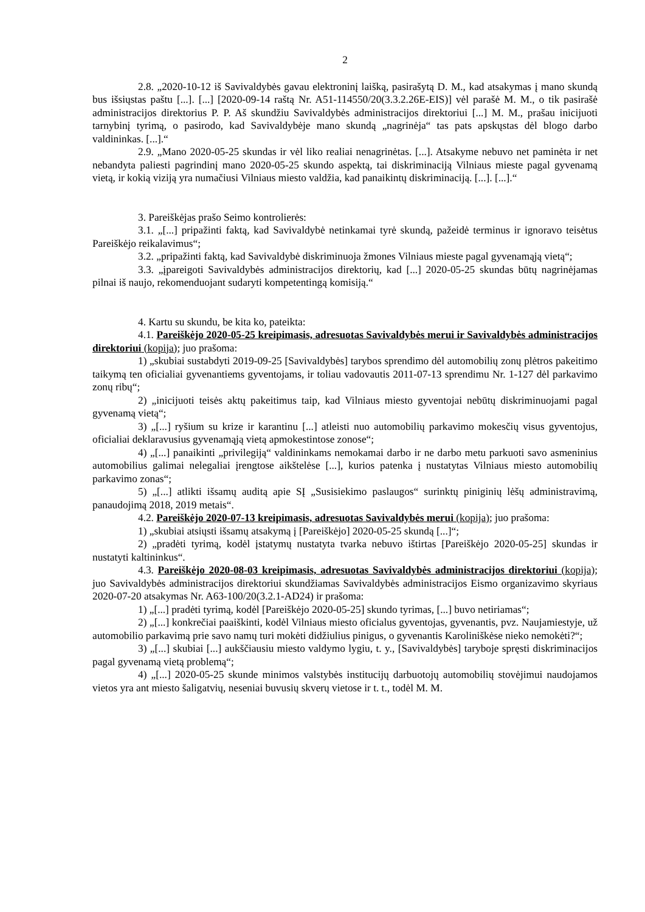2
2.8. „2020-10-12 iš Savivaldybės gavau elektroninį laišką, pasirašytą D. M., kad atsakymas į mano skundą bus išsiųstas paštu [...]. [...] [2020-09-14 raštą Nr. A51-114550/20(3.3.2.26E-EIS)] vėl parašė M. M., o tik pasirašė administracijos direktorius P. P. Aš skundžiu Savivaldybės administracijos direktoriui [...] M. M., prašau inicijuoti tarnybinį tyrimą, o pasirodo, kad Savivaldybėje mano skundą „nagrinėja“ tas pats apskųstas dėl blogo darbo valdininkas. [...].“
2.9. „Mano 2020-05-25 skundas ir vėl liko realiai nenagrinėtas. [...]. Atsakyme nebuvo net paminėta ir net nebandyta paliesti pagrindinį mano 2020-05-25 skundo aspektą, tai diskriminaciją Vilniaus mieste pagal gyvenamą vietą, ir kokią viziją yra numačiusi Vilniaus miesto valdžia, kad panaikintų diskriminaciją. [...]. [...].“
3. Pareiškėjas prašo Seimo kontrolierės:
3.1. „[...] pripažinti faktą, kad Savivaldybė netinkamai tyrė skundą, pažeidė terminus ir ignoravo teisėtus Pareiškėjo reikalavimus“;
3.2. „pripažinti faktą, kad Savivaldybė diskriminuoja žmones Vilniaus mieste pagal gyvenamąją vietą“;
3.3. „įpareigoti Savivaldybės administracijos direktorių, kad [...] 2020-05-25 skundas būtų nagrinėjamas pilnai iš naujo, rekomenduojant sudaryti kompetentingą komisiją.“
4. Kartu su skundu, be kita ko, pateikta:
4.1. Pareiškėjo 2020-05-25 kreipimasis, adresuotas Savivaldybės merui ir Savivaldybės administracijos direktoriui (kopija); juo prašoma:
1) „skubiai sustabdyti 2019-09-25 [Savivaldybės] tarybos sprendimo dėl automobilių zonų plėtros pakeitimo taikymą ten oficialiai gyvenantiems gyventojams, ir toliau vadovautis 2011-07-13 sprendimu Nr. 1-127 dėl parkavimo zonų ribų“;
2) „inicijuoti teisės aktų pakeitimus taip, kad Vilniaus miesto gyventojai nebūtų diskriminuojami pagal gyvenamą vietą“;
3) „[...] ryšium su krize ir karantinu [...] atleisti nuo automobilių parkavimo mokesčių visus gyventojus, oficialiai deklaravusius gyvenamąją vietą apmokestintose zonose“;
4) „[...] panaikinti „privilegiją“ valdininkams nemokamai darbo ir ne darbo metu parkuoti savo asmeninius automobilius galimai nelegaliai įrengtose aikštelėse [...], kurios patenka į nustatytas Vilniaus miesto automobilių parkavimo zonas“;
5) „[...] atlikti išsamų auditą apie SĮ „Susisiekimo paslaugos“ surinktų piniginių lėšų administravimą, panaudojimą 2018, 2019 metais“.
4.2. Pareiškėjo 2020-07-13 kreipimasis, adresuotas Savivaldybės merui (kopija); juo prašoma:
1) „skubiai atsiųsti išsamų atsakymą į [Pareiškėjo] 2020-05-25 skundą [...]“;
2) „pradėti tyrimą, kodėl įstatymų nustatyta tvarka nebuvo ištirtas [Pareiškėjo 2020-05-25] skundas ir nustatyti kaltininkus“.
4.3. Pareiškėjo 2020-08-03 kreipimasis, adresuotas Savivaldybės administracijos direktoriui (kopija); juo Savivaldybės administracijos direktoriui skundžiamas Savivaldybės administracijos Eismo organizavimo skyriaus 2020-07-20 atsakymas Nr. A63-100/20(3.2.1-AD24) ir prašoma:
1) „[...] pradėti tyrimą, kodėl [Pareiškėjo 2020-05-25] skundo tyrimas, [...] buvo netiriamas“;
2) „[...] konkrečiai paaiškinti, kodėl Vilniaus miesto oficialus gyventojas, gyvenantis, pvz. Naujamiestyje, už automobilio parkavimą prie savo namų turi mokėti didžiulius pinigus, o gyvenantis Karoliniškėse nieko nemokėti?“;
3) „[...] skubiai [...] aukščiausiu miesto valdymo lygiu, t. y., [Savivaldybės] taryboje spręsti diskriminacijos pagal gyvenamą vietą problemą“;
4) „[...] 2020-05-25 skunde minimos valstybės institucijų darbuotojų automobilių stovėjimui naudojamos vietos yra ant miesto šaligatvių, neseniai buvusių skverų vietose ir t. t., todėl M. M.